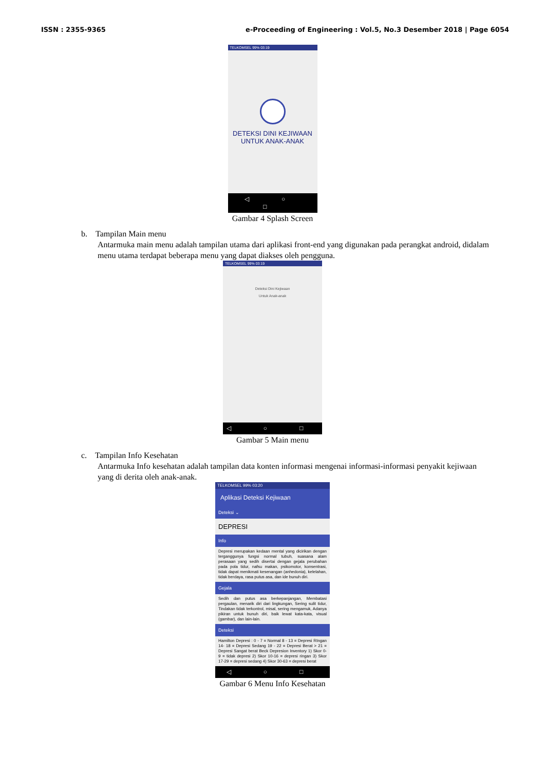ISSN : 2355-9365 e-Proceeding of Engineering : Vol.5, No.3 Desember 2018 | Page 6054
TELKOMSEL 99% 03:19
DETEKSI DINI KEJIWAAN
UNTUK ANAK-ANAK
◁ ○ □
Gambar 4 Splash Screen
b. Tampilan Main menu
Antarmuka main menu adalah tampilan utama dari aplikasi front-end yang digunakan pada perangkat android, didalam menu utama terdapat beberapa menu yang dapat diakses oleh pengguna.
TELKOMSEL 99% 03:19
Deteksi Dini Kejiwaan
Untuk Anak-anak
◁ ○ □
Gambar 5 Main menu
c. Tampilan Info Kesehatan
Antarmuka Info kesehatan adalah tampilan data konten informasi mengenai informasi-informasi penyakit kejiwaan yang di derita oleh anak-anak.
TELKOMSEL 99% 03:20
Aplikasi Deteksi Kejiwaan
Deteksi ⌄
DEPRESI
Info
Depresi merupakan kedaan mental yang dicirikan dengan terganggunya fungsi normal tubuh, suasana alam perasaan yang sedih disertai dengan gejala perubahan pada pola tidur, nafsu makan, psikomotor, konsentrasi, tidak dapat menikmati kesenangan (anhedonia), kelelahan, tidak berdaya, rasa putus asa, dan ide bunuh diri.
Gejala
Sedih dan putus asa berkepanjangan, Membatasi pergaulan, menarik diri dari lingkungan, Sering sulit tidur, Tindakan tidak terkontrol, misal, sering mengamuk, Adanya pikiran untuk bunuh diri, baik lewat kata-kata, visual (gambar), dan lain-lain.
Deteksi
Hamilton Depresi : 0 - 7 = Normal 8 - 13 = Depresi RIngan 14- 18 = Depresi Sedang 19 - 22 = Depresi Berat > 21 = Depresi Sangat berat Beck Depresion Inventory 1) Skor 0-9 = tidak depresi 2) Skor 10-16 = depresi ringan 3) Skor 17-29 = depresi sedang 4) Skor 30-63 = depresi berat
◁ ○ □
Gambar 6 Menu Info Kesehatan